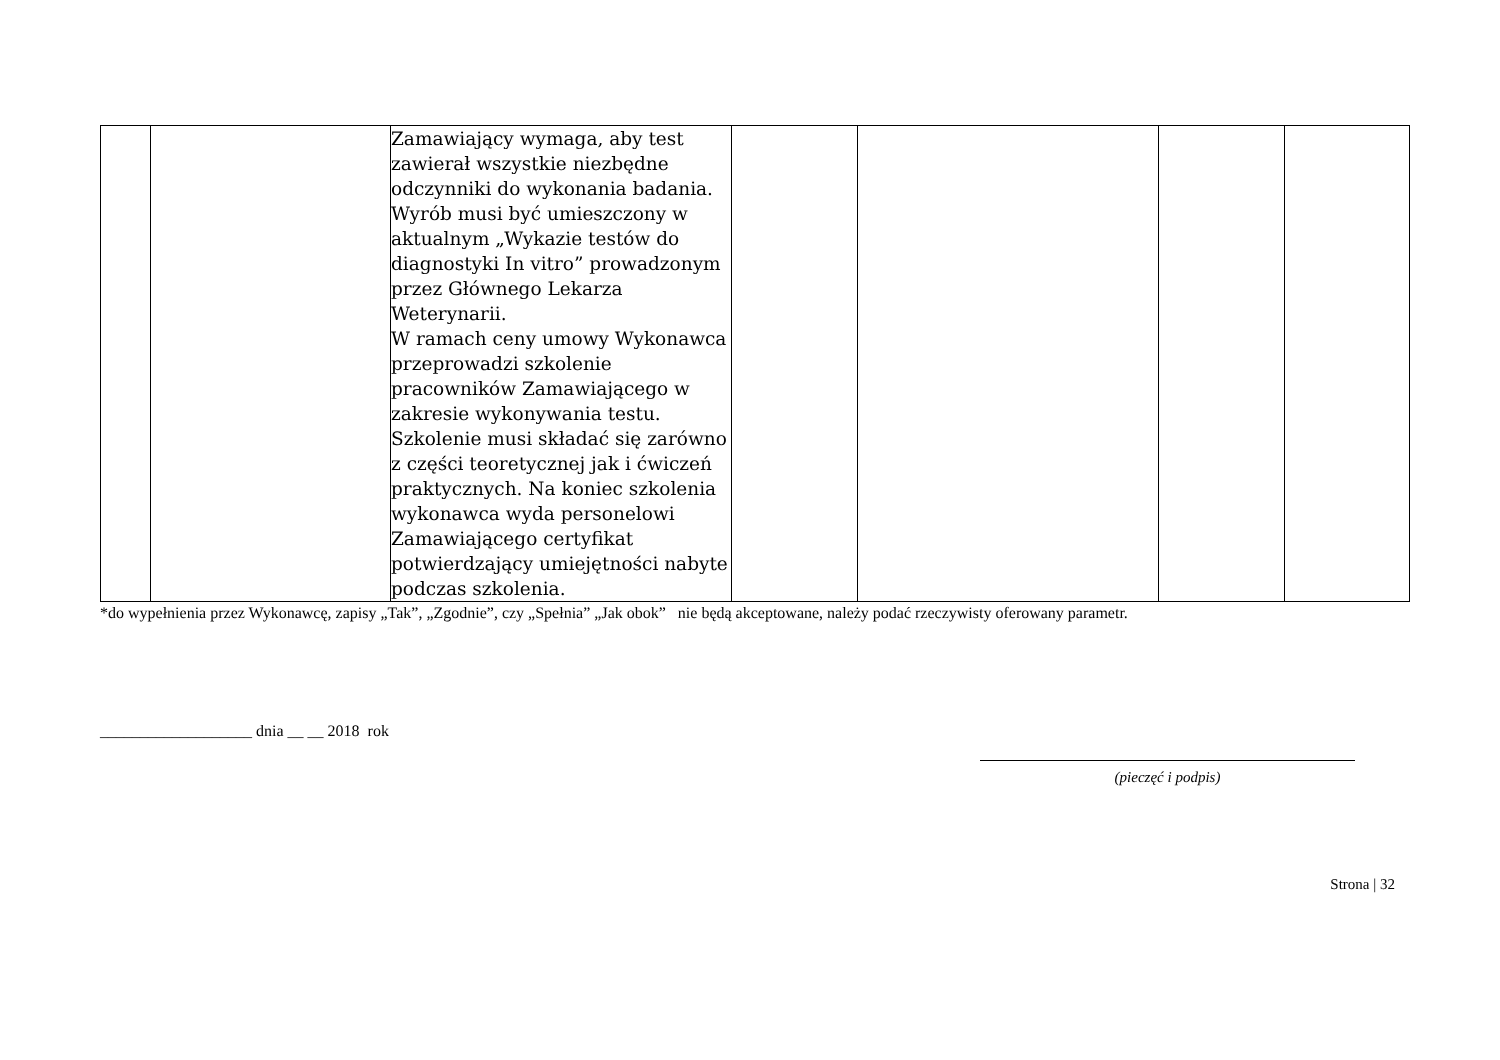| | | Zamawiający wymaga, aby test zawierał wszystkie niezbędne odczynniki do wykonania badania. Wyrób musi być umieszczony w aktualnym „Wykazie testów do diagnostyki In vitro” prowadzonym przez Głównego Lekarza Weterynarii. W ramach ceny umowy Wykonawca przeprowadzi szkolenie pracowników Zamawiającego w zakresie wykonywania testu. Szkolenie musi składać się zarówno z części teoretycznej jak i ćwiczeń praktycznych. Na koniec szkolenia wykonawca wyda personelowi Zamawiającego certyfikat potwierdzający umiejętności nabyte podczas szkolenia. | | | | |
*do wypełnienia przez Wykonawcę, zapisy „Tak”, „Zgodnie”, czy „Spełnia” „Jak obok” nie będą akceptowane, należy podać rzeczywisty oferowany parametr.
___________________ dnia __ __ 2018 rok
(pieczęć i podpis)
Strona | 32